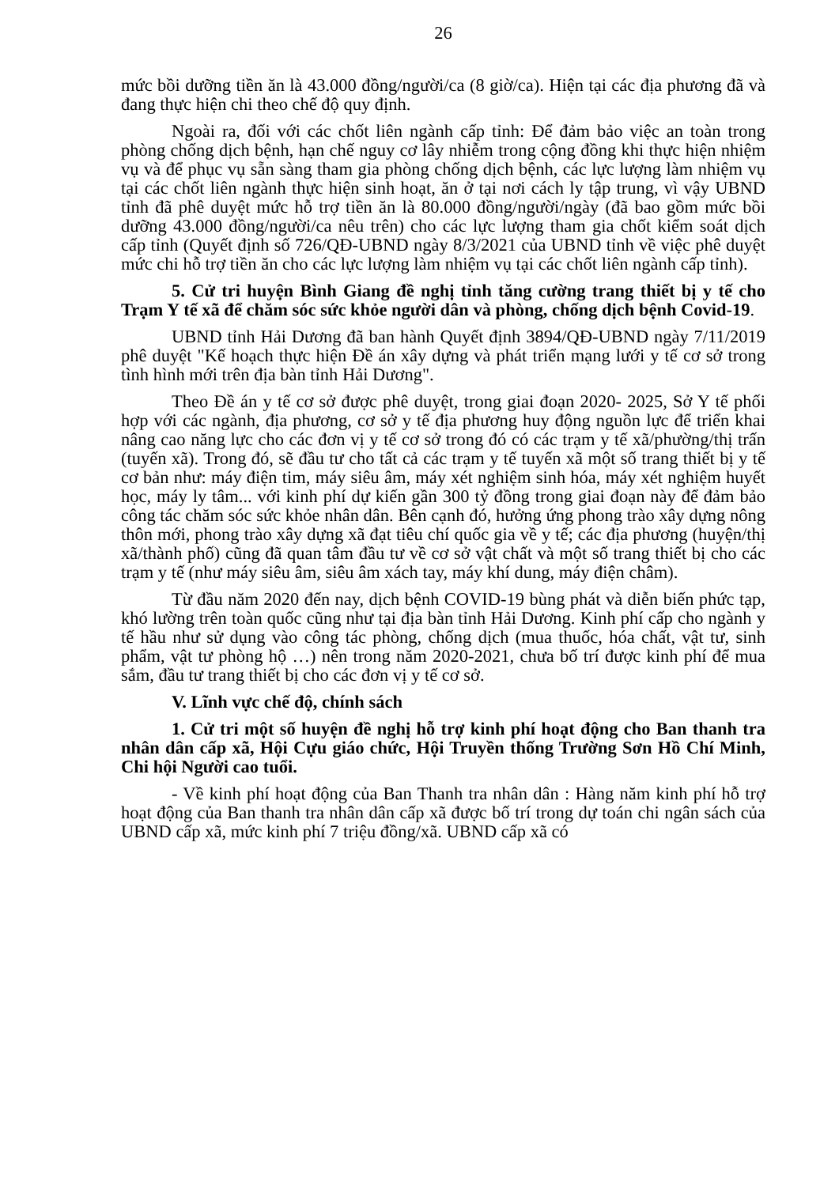26
mức bồi dưỡng tiền ăn là 43.000 đồng/người/ca (8 giờ/ca). Hiện tại các địa phương đã và đang thực hiện chi theo chế độ quy định.
Ngoài ra, đối với các chốt liên ngành cấp tỉnh: Để đảm bảo việc an toàn trong phòng chống dịch bệnh, hạn chế nguy cơ lây nhiễm trong cộng đồng khi thực hiện nhiệm vụ và để phục vụ sẵn sàng tham gia phòng chống dịch bệnh, các lực lượng làm nhiệm vụ tại các chốt liên ngành thực hiện sinh hoạt, ăn ở tại nơi cách ly tập trung, vì vậy UBND tỉnh đã phê duyệt mức hỗ trợ tiền ăn là 80.000 đồng/người/ngày (đã bao gồm mức bồi dưỡng 43.000 đồng/người/ca nêu trên) cho các lực lượng tham gia chốt kiểm soát dịch cấp tỉnh (Quyết định số 726/QĐ-UBND ngày 8/3/2021 của UBND tỉnh về việc phê duyệt mức chi hỗ trợ tiền ăn cho các lực lượng làm nhiệm vụ tại các chốt liên ngành cấp tỉnh).
5. Cử tri huyện Bình Giang đề nghị tỉnh tăng cường trang thiết bị y tế cho Trạm Y tế xã để chăm sóc sức khỏe người dân và phòng, chống dịch bệnh Covid-19.
UBND tỉnh Hải Dương đã ban hành Quyết định 3894/QĐ-UBND ngày 7/11/2019 phê duyệt "Kế hoạch thực hiện Đề án xây dựng và phát triển mạng lưới y tế cơ sở trong tình hình mới trên địa bàn tỉnh Hải Dương".
Theo Đề án y tế cơ sở được phê duyệt, trong giai đoạn 2020- 2025, Sở Y tế phối hợp với các ngành, địa phương, cơ sở y tế địa phương huy động nguồn lực để triển khai nâng cao năng lực cho các đơn vị y tế cơ sở trong đó có các trạm y tế xã/phường/thị trấn (tuyến xã). Trong đó, sẽ đầu tư cho tất cả các trạm y tế tuyến xã một số trang thiết bị y tế cơ bản như: máy điện tim, máy siêu âm, máy xét nghiệm sinh hóa, máy xét nghiệm huyết học, máy ly tâm... với kinh phí dự kiến gần 300 tỷ đồng trong giai đoạn này để đảm bảo công tác chăm sóc sức khỏe nhân dân. Bên cạnh đó, hưởng ứng phong trào xây dựng nông thôn mới, phong trào xây dựng xã đạt tiêu chí quốc gia về y tế; các địa phương (huyện/thị xã/thành phố) cũng đã quan tâm đầu tư về cơ sở vật chất và một số trang thiết bị cho các trạm y tế (như máy siêu âm, siêu âm xách tay, máy khí dung, máy điện châm).
Từ đầu năm 2020 đến nay, dịch bệnh COVID-19 bùng phát và diễn biến phức tạp, khó lường trên toàn quốc cũng như tại địa bàn tỉnh Hải Dương. Kinh phí cấp cho ngành y tế hầu như sử dụng vào công tác phòng, chống dịch (mua thuốc, hóa chất, vật tư, sinh phẩm, vật tư phòng hộ …) nên trong năm 2020-2021, chưa bố trí được kinh phí để mua sắm, đầu tư trang thiết bị cho các đơn vị y tế cơ sở.
V. Lĩnh vực chế độ, chính sách
1. Cử tri một số huyện đề nghị hỗ trợ kinh phí hoạt động cho Ban thanh tra nhân dân cấp xã, Hội Cựu giáo chức, Hội Truyền thống Trường Sơn Hồ Chí Minh, Chi hội Người cao tuổi.
- Về kinh phí hoạt động của Ban Thanh tra nhân dân : Hàng năm kinh phí hỗ trợ hoạt động của Ban thanh tra nhân dân cấp xã được bố trí trong dự toán chi ngân sách của UBND cấp xã, mức kinh phí 7 triệu đồng/xã. UBND cấp xã có